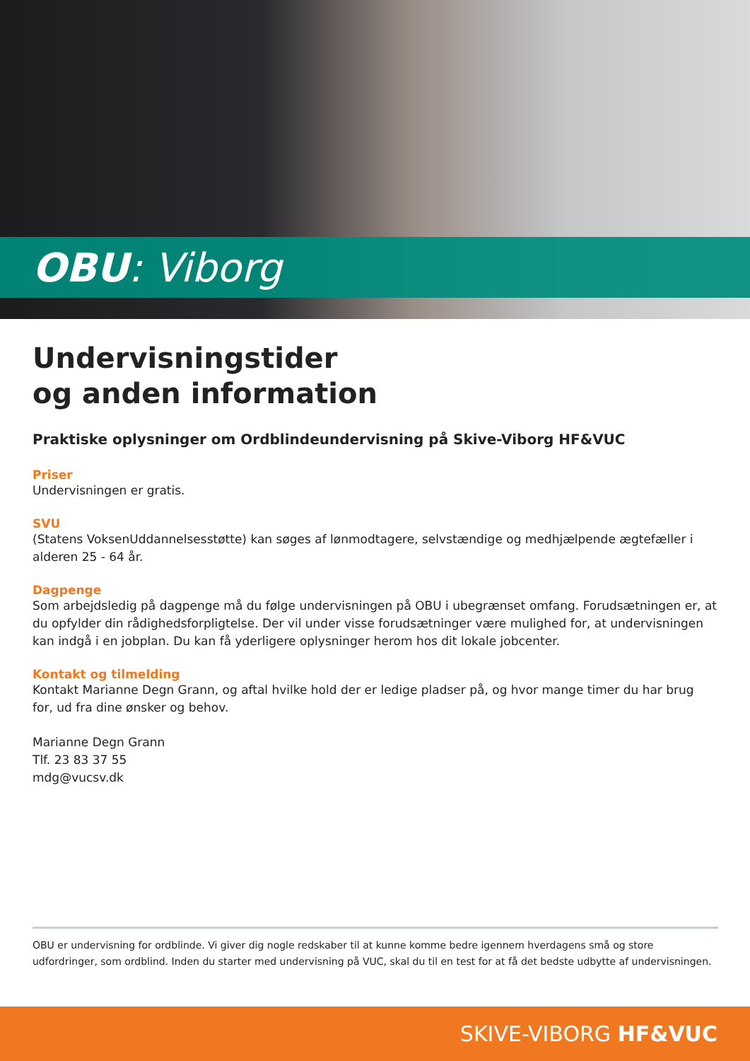OBU: Viborg
Undervisningstider
og anden information
Praktiske oplysninger om Ordblindeundervisning på Skive-Viborg HF&VUC
Priser
Undervisningen er gratis.
SVU
(Statens VoksenUddannelsesstøtte) kan søges af lønmodtagere, selvstændige og medhjælpende ægtefæller i alderen 25 - 64 år.
Dagpenge
Som arbejdsledig på dagpenge må du følge undervisningen på OBU i ubegrænset omfang. Forudsætningen er, at du opfylder din rådighedsforpligtelse. Der vil under visse forudsætninger være mulighed for, at undervisningen kan indgå i en jobplan. Du kan få yderligere oplysninger herom hos dit lokale jobcenter.
Kontakt og tilmelding
Kontakt Marianne Degn Grann, og aftal hvilke hold der er ledige pladser på, og hvor mange timer du har brug for, ud fra dine ønsker og behov.
Marianne Degn Grann
Tlf. 23 83 37 55
mdg@vucsv.dk
OBU er undervisning for ordblinde. Vi giver dig nogle redskaber til at kunne komme bedre igennem hverdagens små og store udfordringer, som ordblind. Inden du starter med undervisning på VUC, skal du til en test for at få det bedste udbytte af undervisningen.
SKIVE-VIBORG HF&VUC